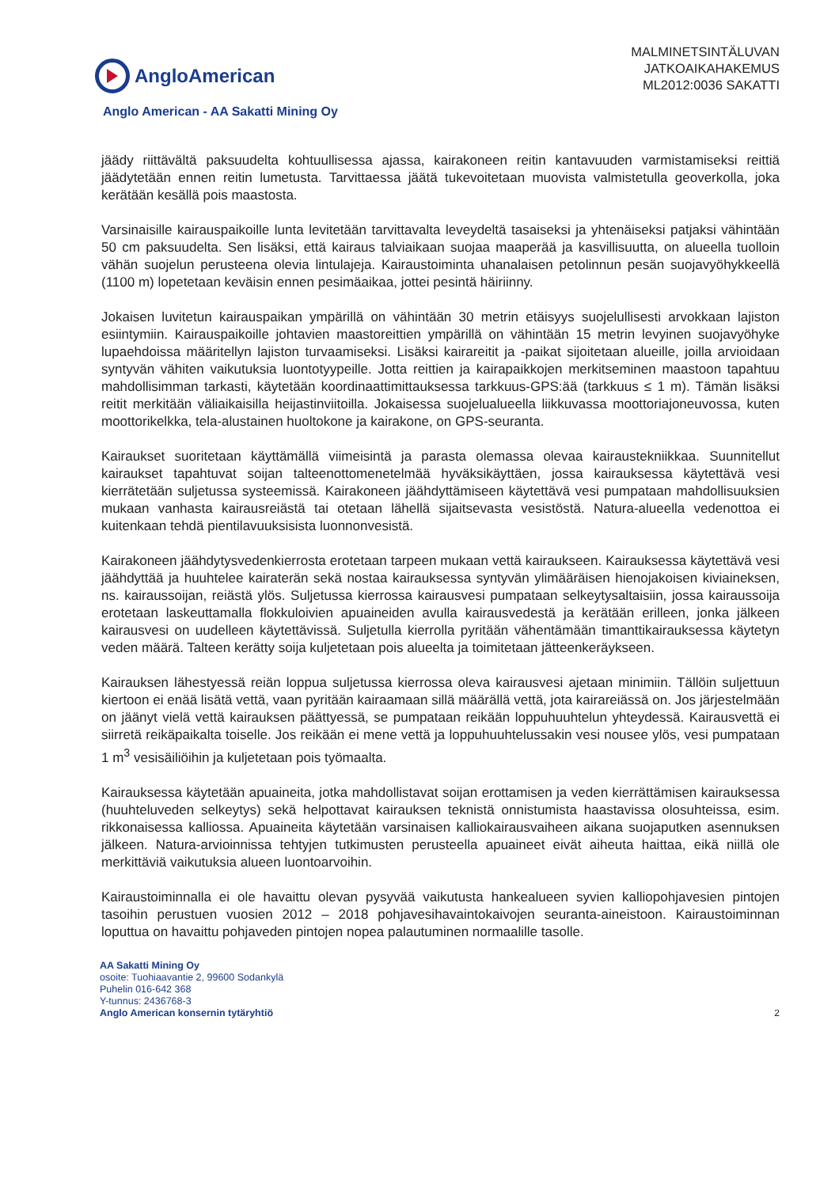AngloAmerican
MALMINETSINTÄLUVAN
JATKOAIKAHAKEMUS
ML2012:0036 SAKATTI
Anglo American - AA Sakatti Mining Oy
jäädy riittävältä paksuudelta kohtuullisessa ajassa, kairakoneen reitin kantavuuden varmistamiseksi reittiä jäädytetään ennen reitin lumetusta. Tarvittaessa jäätä tukevoitetaan muovista valmistetulla geoverkolla, joka kerätään kesällä pois maastosta.
Varsinaisille kairauspaikoille lunta levitetään tarvittavalta leveydeltä tasaiseksi ja yhtenäiseksi patjaksi vähintään 50 cm paksuudelta. Sen lisäksi, että kairaus talviaikaan suojaa maaperää ja kasvillisuutta, on alueella tuolloin vähän suojelun perusteena olevia lintulajeja. Kairaustoiminta uhanalaisen petolinnun pesän suojavyöhykkeellä (1100 m) lopetetaan keväisin ennen pesimäaikaa, jottei pesintä häiriinny.
Jokaisen luvitetun kairauspaikan ympärillä on vähintään 30 metrin etäisyys suojelullisesti arvokkaan lajiston esiintymiin. Kairauspaikoille johtavien maastoreittien ympärillä on vähintään 15 metrin levyinen suojavyöhyke lupaehdoissa määritellyn lajiston turvaamiseksi. Lisäksi kairareitit ja -paikat sijoitetaan alueille, joilla arvioidaan syntyvän vähiten vaikutuksia luontotyypeille. Jotta reittien ja kairapaikkojen merkitseminen maastoon tapahtuu mahdollisimman tarkasti, käytetään koordinaattimittauksessa tarkkuus-GPS:ää (tarkkuus ≤ 1 m). Tämän lisäksi reitit merkitään väliaikaisilla heijastinviitoilla. Jokaisessa suojelualueella liikkuvassa moottoriajoneuvossa, kuten moottorikelkka, tela-alustainen huoltokone ja kairakone, on GPS-seuranta.
Kairaukset suoritetaan käyttämällä viimeisintä ja parasta olemassa olevaa kairaustekniikkaa. Suunnitellut kairaukset tapahtuvat soijan talteenottomenetelmää hyväksikäyttäen, jossa kairauksessa käytettävä vesi kierrätetään suljetussa systeemissä. Kairakoneen jäähdyttämiseen käytettävä vesi pumpataan mahdollisuuksien mukaan vanhasta kairausreiästä tai otetaan lähellä sijaitsevasta vesistöstä. Natura-alueella vedenottoa ei kuitenkaan tehdä pientilavuuksisista luonnonvesistä.
Kairakoneen jäähdytysvedenkierrosta erotetaan tarpeen mukaan vettä kairaukseen. Kairauksessa käytettävä vesi jäähdyttää ja huuhtelee kairaterän sekä nostaa kairauksessa syntyvän ylimääräisen hienojakoisen kiviaineksen, ns. kairaussoijan, reiästä ylös. Suljetussa kierrossa kairausvesi pumpataan selkeytysaltaisiin, jossa kairaussoija erotetaan laskeuttamalla flokkuloivien apuaineiden avulla kairausvedestä ja kerätään erilleen, jonka jälkeen kairausvesi on uudelleen käytettävissä. Suljetulla kierrolla pyritään vähentämään timanttikairauksessa käytetyn veden määrä. Talteen kerätty soija kuljetetaan pois alueelta ja toimitetaan jätteenkeräykseen.
Kairauksen lähestyessä reiän loppua suljetussa kierrossa oleva kairausvesi ajetaan minimiin. Tällöin suljettuun kiertoon ei enää lisätä vettä, vaan pyritään kairaamaan sillä määrällä vettä, jota kairareiässä on. Jos järjestelmään on jäänyt vielä vettä kairauksen päättyessä, se pumpataan reikään loppuhuuhtelun yhteydessä. Kairausvettä ei siirretä reikäpaikalta toiselle. Jos reikään ei mene vettä ja loppuhuuhtelussakin vesi nousee ylös, vesi pumpataan 1 m<sup>3</sup> vesisäiliöihin ja kuljetetaan pois työmaalta.
Kairauksessa käytetään apuaineita, jotka mahdollistavat soijan erottamisen ja veden kierrättämisen kairauksessa (huuhteluveden selkeytys) sekä helpottavat kairauksen teknistä onnistumista haastavissa olosuhteissa, esim. rikkonaisessa kalliossa. Apuaineita käytetään varsinaisen kalliokairausvaiheen aikana suojaputken asennuksen jälkeen. Natura-arvioinnissa tehtyjen tutkimusten perusteella apuaineet eivät aiheuta haittaa, eikä niillä ole merkittäviä vaikutuksia alueen luontoarvoihin.
Kairaustoiminnalla ei ole havaittu olevan pysyvää vaikutusta hankealueen syvien kalliopohjavesien pintojen tasoihin perustuen vuosien 2012 – 2018 pohjavesihavaintokaivojen seuranta-aineistoon. Kairaustoiminnan loputtua on havaittu pohjaveden pintojen nopea palautuminen normaalille tasolle.
AA Sakatti Mining Oy
osoite: Tuohiaavantie 2, 99600 Sodankylä
Puhelin 016-642 368
Y-tunnus: 2436768-3
Anglo American konsernin tytäryhtiö
2